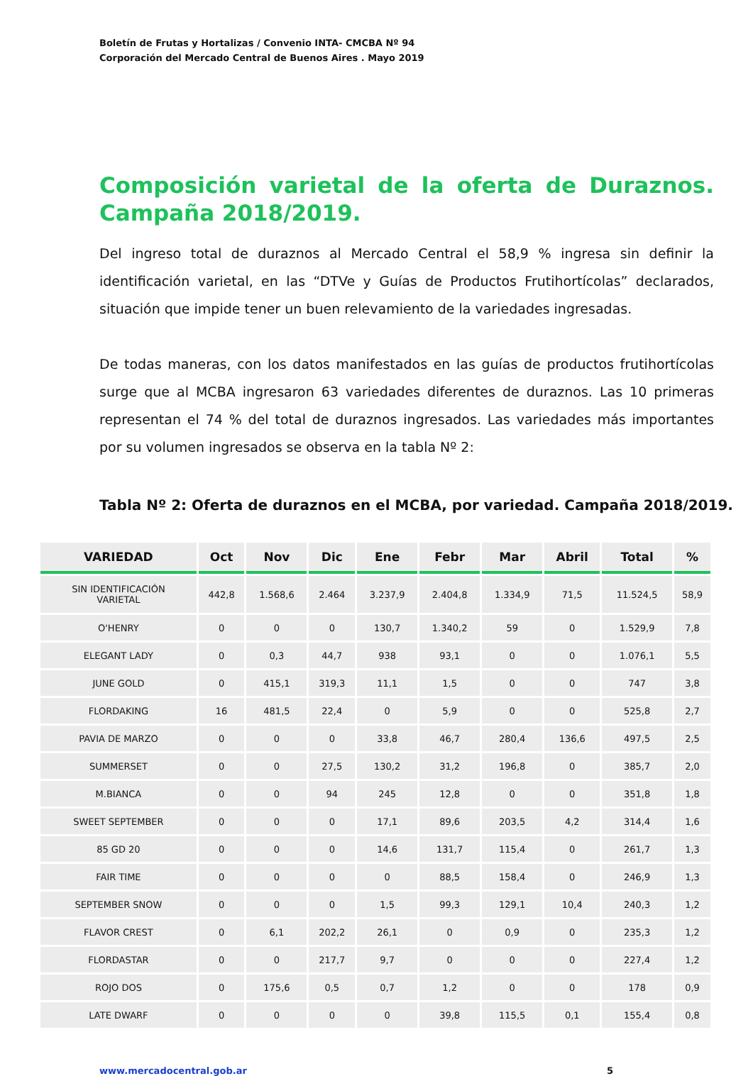Boletín de Frutas y Hortalizas / Convenio INTA- CMCBA Nº 94
Corporación del Mercado Central de Buenos Aires . Mayo 2019
Composición varietal de la oferta de Duraznos. Campaña 2018/2019.
Del ingreso total de duraznos al Mercado Central el 58,9 % ingresa sin definir la identificación varietal, en las “DTVe y Guías de Productos Frutihortícolas” declarados, situación que impide tener un buen relevamiento de la variedades ingresadas.
De todas maneras, con los datos manifestados en las guías de productos frutihortícolas surge que al MCBA ingresaron 63 variedades diferentes de duraznos. Las 10 primeras representan el 74 % del total de duraznos ingresados. Las variedades más importantes por su volumen ingresados se observa en la tabla Nº 2:
Tabla Nº 2: Oferta de duraznos en el MCBA, por variedad. Campaña 2018/2019.
| VARIEDAD | Oct | Nov | Dic | Ene | Febr | Mar | Abril | Total | % |
| --- | --- | --- | --- | --- | --- | --- | --- | --- | --- |
| SIN IDENTIFICACIÓN VARIETAL | 442,8 | 1.568,6 | 2.464 | 3.237,9 | 2.404,8 | 1.334,9 | 71,5 | 11.524,5 | 58,9 |
| O'HENRY | 0 | 0 | 0 | 130,7 | 1.340,2 | 59 | 0 | 1.529,9 | 7,8 |
| ELEGANT LADY | 0 | 0,3 | 44,7 | 938 | 93,1 | 0 | 0 | 1.076,1 | 5,5 |
| JUNE GOLD | 0 | 415,1 | 319,3 | 11,1 | 1,5 | 0 | 0 | 747 | 3,8 |
| FLORDAKING | 16 | 481,5 | 22,4 | 0 | 5,9 | 0 | 0 | 525,8 | 2,7 |
| PAVIA DE MARZO | 0 | 0 | 0 | 33,8 | 46,7 | 280,4 | 136,6 | 497,5 | 2,5 |
| SUMMERSET | 0 | 0 | 27,5 | 130,2 | 31,2 | 196,8 | 0 | 385,7 | 2,0 |
| M.BIANCA | 0 | 0 | 94 | 245 | 12,8 | 0 | 0 | 351,8 | 1,8 |
| SWEET SEPTEMBER | 0 | 0 | 0 | 17,1 | 89,6 | 203,5 | 4,2 | 314,4 | 1,6 |
| 85 GD 20 | 0 | 0 | 0 | 14,6 | 131,7 | 115,4 | 0 | 261,7 | 1,3 |
| FAIR TIME | 0 | 0 | 0 | 0 | 88,5 | 158,4 | 0 | 246,9 | 1,3 |
| SEPTEMBER SNOW | 0 | 0 | 0 | 1,5 | 99,3 | 129,1 | 10,4 | 240,3 | 1,2 |
| FLAVOR CREST | 0 | 6,1 | 202,2 | 26,1 | 0 | 0,9 | 0 | 235,3 | 1,2 |
| FLORDASTAR | 0 | 0 | 217,7 | 9,7 | 0 | 0 | 0 | 227,4 | 1,2 |
| ROJO DOS | 0 | 175,6 | 0,5 | 0,7 | 1,2 | 0 | 0 | 178 | 0,9 |
| LATE DWARF | 0 | 0 | 0 | 0 | 39,8 | 115,5 | 0,1 | 155,4 | 0,8 |
www.mercadocentral.gob.ar 5